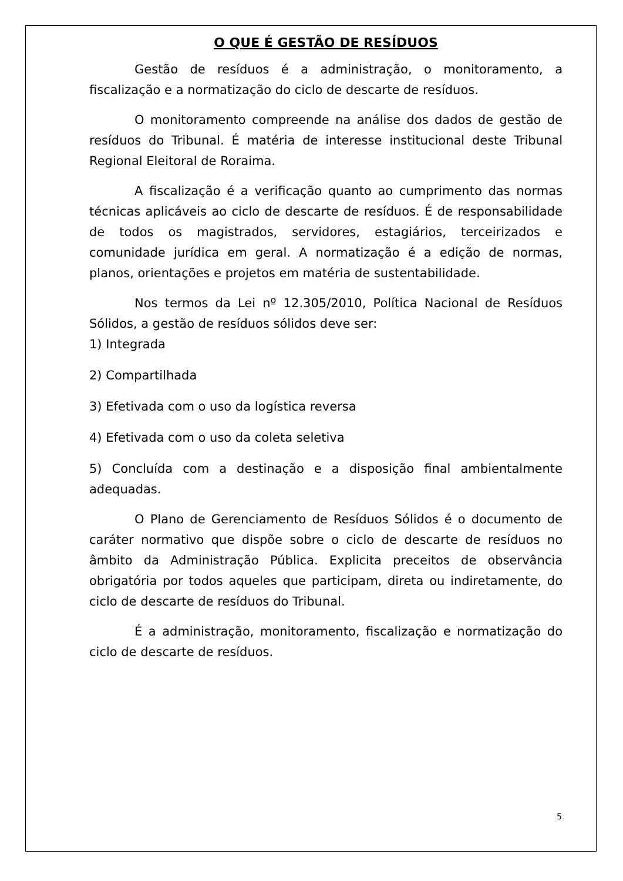O QUE É GESTÃO DE RESÍDUOS
Gestão de resíduos é a administração, o monitoramento, a fiscalização e a normatização do ciclo de descarte de resíduos.
O monitoramento compreende na análise dos dados de gestão de resíduos do Tribunal. É matéria de interesse institucional deste Tribunal Regional Eleitoral de Roraima.
A fiscalização é a verificação quanto ao cumprimento das normas técnicas aplicáveis ao ciclo de descarte de resíduos. É de responsabilidade de todos os magistrados, servidores, estagiários, terceirizados e comunidade jurídica em geral. A normatização é a edição de normas, planos, orientações e projetos em matéria de sustentabilidade.
Nos termos da Lei nº 12.305/2010, Política Nacional de Resíduos Sólidos, a gestão de resíduos sólidos deve ser:
1) Integrada
2) Compartilhada
3) Efetivada com o uso da logística reversa
4) Efetivada com o uso da coleta seletiva
5) Concluída com a destinação e a disposição final ambientalmente adequadas.
O Plano de Gerenciamento de Resíduos Sólidos é o documento de caráter normativo que dispõe sobre o ciclo de descarte de resíduos no âmbito da Administração Pública. Explicita preceitos de observância obrigatória por todos aqueles que participam, direta ou indiretamente, do ciclo de descarte de resíduos do Tribunal.
É a administração, monitoramento, fiscalização e normatização do ciclo de descarte de resíduos.
5